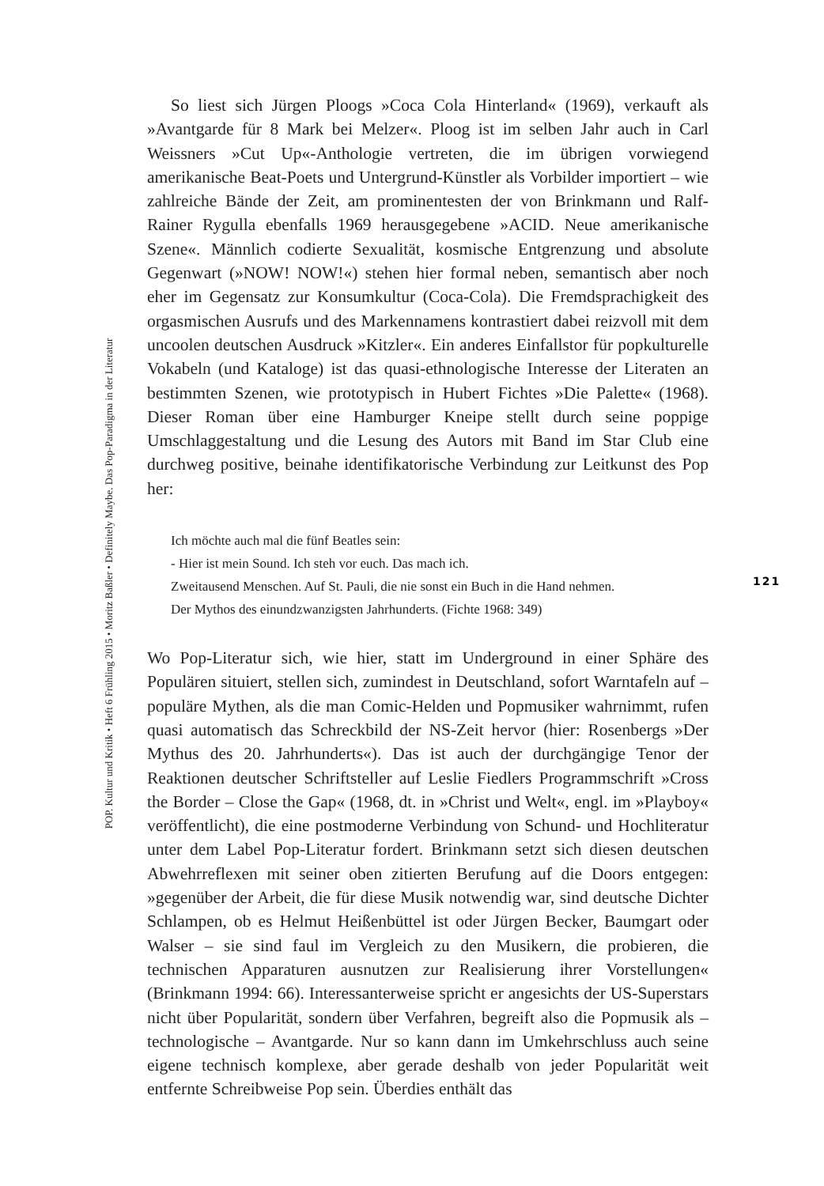So liest sich Jürgen Ploogs »Coca Cola Hinterland« (1969), verkauft als »Avantgarde für 8 Mark bei Melzer«. Ploog ist im selben Jahr auch in Carl Weissners »Cut Up«-Anthologie vertreten, die im übrigen vorwiegend amerikanische Beat-Poets und Untergrund-Künstler als Vorbilder importiert – wie zahlreiche Bände der Zeit, am prominentesten der von Brinkmann und Ralf-Rainer Rygulla ebenfalls 1969 herausgegebene »ACID. Neue amerikanische Szene«. Männlich codierte Sexualität, kosmische Entgrenzung und absolute Gegenwart (»NOW! NOW!«) stehen hier formal neben, semantisch aber noch eher im Gegensatz zur Konsumkultur (Coca-Cola). Die Fremdsprachigkeit des orgasmischen Ausrufs und des Markennamens kontrastiert dabei reizvoll mit dem uncoolen deutschen Ausdruck »Kitzler«. Ein anderes Einfallstor für popkulturelle Vokabeln (und Kataloge) ist das quasi-ethnologische Interesse der Literaten an bestimmten Szenen, wie prototypisch in Hubert Fichtes »Die Palette« (1968). Dieser Roman über eine Hamburger Kneipe stellt durch seine poppige Umschlaggestaltung und die Lesung des Autors mit Band im Star Club eine durchweg positive, beinahe identifikatorische Verbindung zur Leitkunst des Pop her:
Ich möchte auch mal die fünf Beatles sein:
- Hier ist mein Sound. Ich steh vor euch. Das mach ich.
Zweitausend Menschen. Auf St. Pauli, die nie sonst ein Buch in die Hand nehmen.
Der Mythos des einundzwanzigsten Jahrhunderts. (Fichte 1968: 349)
Wo Pop-Literatur sich, wie hier, statt im Underground in einer Sphäre des Populären situiert, stellen sich, zumindest in Deutschland, sofort Warntafeln auf – populäre Mythen, als die man Comic-Helden und Popmusiker wahrnimmt, rufen quasi automatisch das Schreckbild der NS-Zeit hervor (hier: Rosenbergs »Der Mythus des 20. Jahrhunderts«). Das ist auch der durchgängige Tenor der Reaktionen deutscher Schriftsteller auf Leslie Fiedlers Programmschrift »Cross the Border – Close the Gap« (1968, dt. in »Christ und Welt«, engl. im »Playboy« veröffentlicht), die eine postmoderne Verbindung von Schund- und Hochliteratur unter dem Label Pop-Literatur fordert. Brinkmann setzt sich diesen deutschen Abwehrreflexen mit seiner oben zitierten Berufung auf die Doors entgegen: »gegenüber der Arbeit, die für diese Musik notwendig war, sind deutsche Dichter Schlampen, ob es Helmut Heißenbüttel ist oder Jürgen Becker, Baumgart oder Walser – sie sind faul im Vergleich zu den Musikern, die probieren, die technischen Apparaturen ausnutzen zur Realisierung ihrer Vorstellungen« (Brinkmann 1994: 66). Interessanterweise spricht er angesichts der US-Superstars nicht über Popularität, sondern über Verfahren, begreift also die Popmusik als – technologische – Avantgarde. Nur so kann dann im Umkehrschluss auch seine eigene technisch komplexe, aber gerade deshalb von jeder Popularität weit entfernte Schreibweise Pop sein. Überdies enthält das
POP. Kultur und Kritik • Heft 6 Frühling 2015 • Moritz Baßler • Definitely Maybe. Das Pop-Paradigma in der Literatur
121